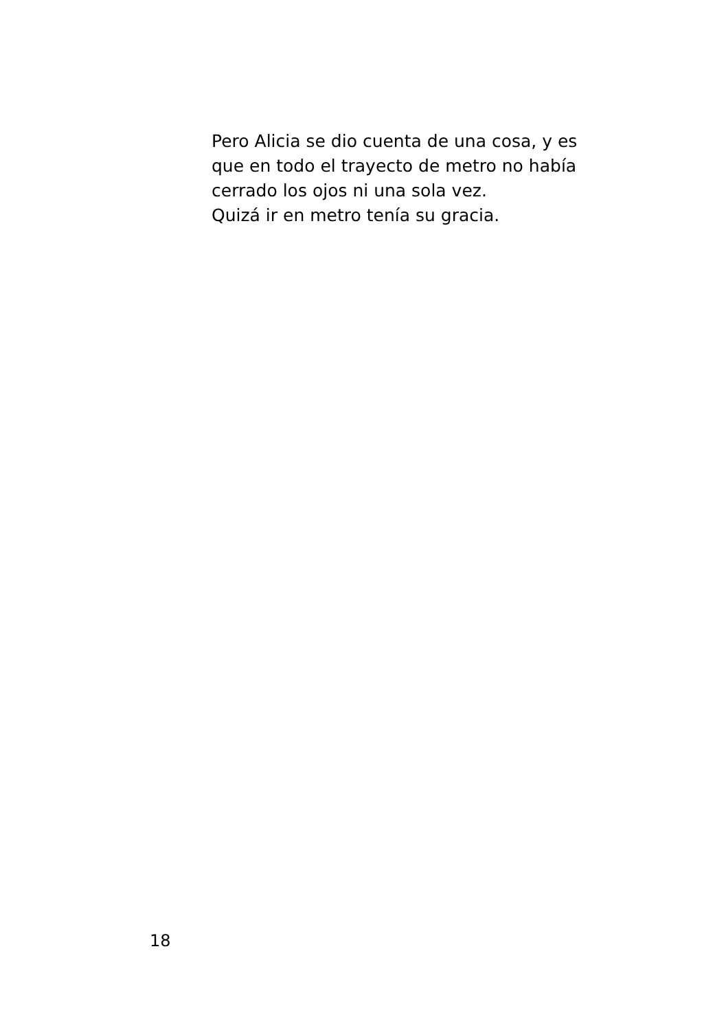Pero Alicia se dio cuenta de una cosa, y es
que en todo el trayecto de metro no había
cerrado los ojos ni una sola vez.
Quizá ir en metro tenía su gracia.
18